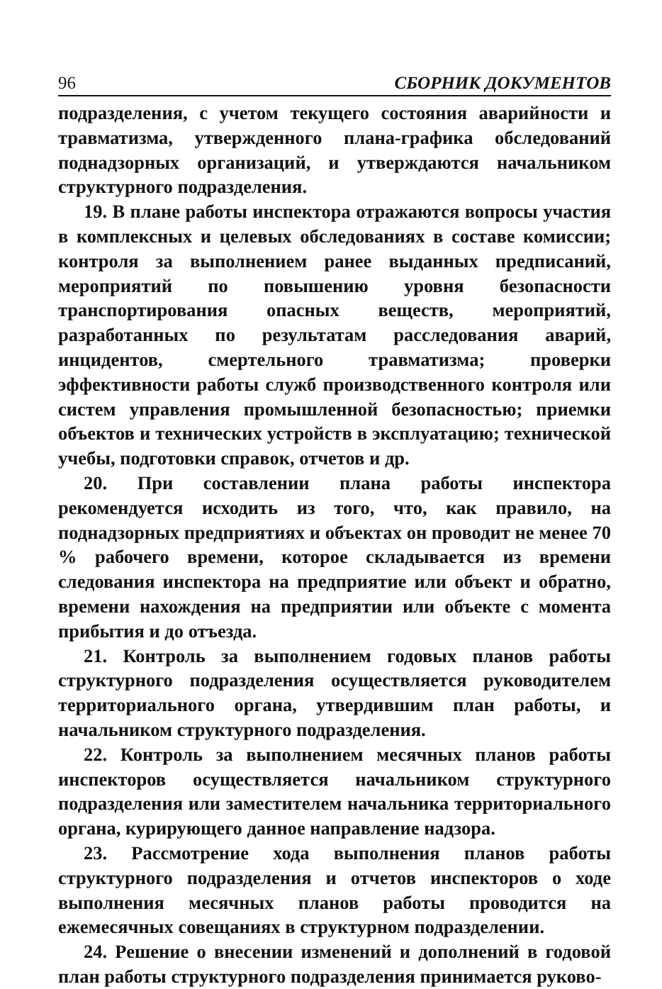96 СБОРНИК ДОКУМЕНТОВ
подразделения, с учетом текущего состояния аварийности и травматизма, утвержденного плана-графика обследований поднадзорных организаций, и утверждаются начальником структурного подразделения.
19. В плане работы инспектора отражаются вопросы участия в комплексных и целевых обследованиях в составе комиссии; контроля за выполнением ранее выданных предписаний, мероприятий по повышению уровня безопасности транспортирования опасных веществ, мероприятий, разработанных по результатам расследования аварий, инцидентов, смертельного травматизма; проверки эффективности работы служб производственного контроля или систем управления промышленной безопасностью; приемки объектов и технических устройств в эксплуатацию; технической учебы, подготовки справок, отчетов и др.
20. При составлении плана работы инспектора рекомендуется исходить из того, что, как правило, на поднадзорных предприятиях и объектах он проводит не менее 70 % рабочего времени, которое складывается из времени следования инспектора на предприятие или объект и обратно, времени нахождения на предприятии или объекте с момента прибытия и до отъезда.
21. Контроль за выполнением годовых планов работы структурного подразделения осуществляется руководителем территориального органа, утвердившим план работы, и начальником структурного подразделения.
22. Контроль за выполнением месячных планов работы инспекторов осуществляется начальником структурного подразделения или заместителем начальника территориального органа, курирующего данное направление надзора.
23. Рассмотрение хода выполнения планов работы структурного подразделения и отчетов инспекторов о ходе выполнения месячных планов работы проводится на ежемесячных совещаниях в структурном подразделении.
24. Решение о внесении изменений и дополнений в годовой план работы структурного подразделения принимается руково-